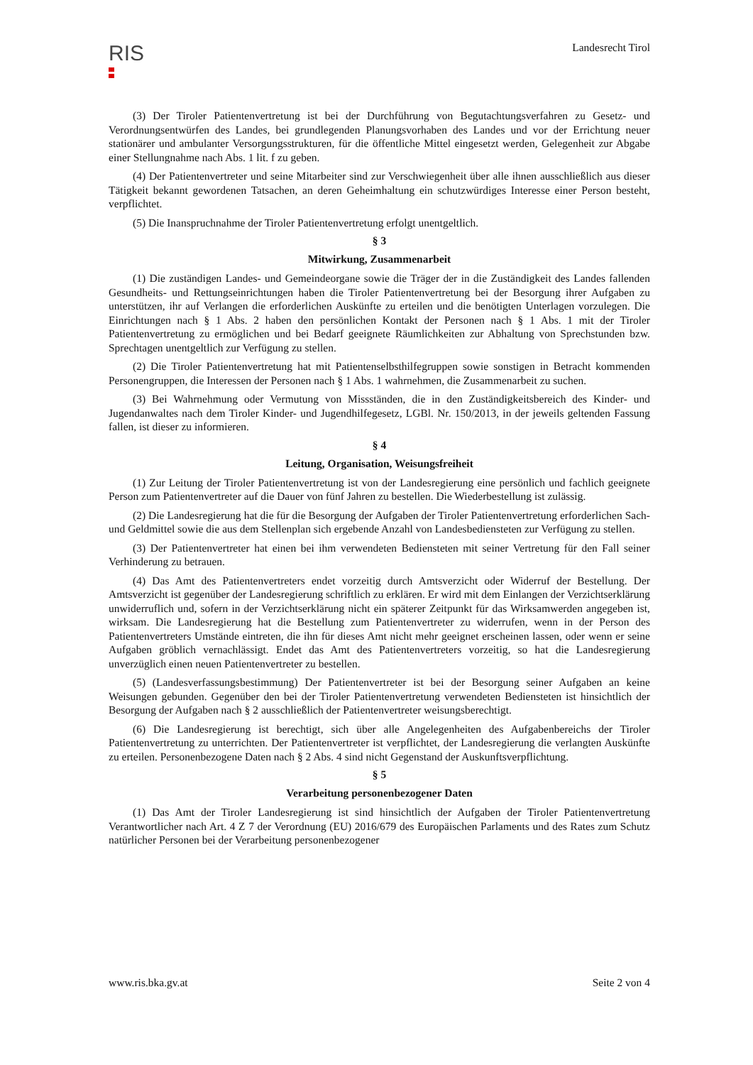RIS
Landesrecht Tirol
(3) Der Tiroler Patientenvertretung ist bei der Durchführung von Begutachtungsverfahren zu Gesetz- und Verordnungsentwürfen des Landes, bei grundlegenden Planungsvorhaben des Landes und vor der Errichtung neuer stationärer und ambulanter Versorgungsstrukturen, für die öffentliche Mittel eingesetzt werden, Gelegenheit zur Abgabe einer Stellungnahme nach Abs. 1 lit. f zu geben.
(4) Der Patientenvertreter und seine Mitarbeiter sind zur Verschwiegenheit über alle ihnen ausschließlich aus dieser Tätigkeit bekannt gewordenen Tatsachen, an deren Geheimhaltung ein schutzwürdiges Interesse einer Person besteht, verpflichtet.
(5) Die Inanspruchnahme der Tiroler Patientenvertretung erfolgt unentgeltlich.
§ 3
Mitwirkung, Zusammenarbeit
(1) Die zuständigen Landes- und Gemeindeorgane sowie die Träger der in die Zuständigkeit des Landes fallenden Gesundheits- und Rettungseinrichtungen haben die Tiroler Patientenvertretung bei der Besorgung ihrer Aufgaben zu unterstützen, ihr auf Verlangen die erforderlichen Auskünfte zu erteilen und die benötigten Unterlagen vorzulegen. Die Einrichtungen nach § 1 Abs. 2 haben den persönlichen Kontakt der Personen nach § 1 Abs. 1 mit der Tiroler Patientenvertretung zu ermöglichen und bei Bedarf geeignete Räumlichkeiten zur Abhaltung von Sprechstunden bzw. Sprechtagen unentgeltlich zur Verfügung zu stellen.
(2) Die Tiroler Patientenvertretung hat mit Patientenselbsthilfegruppen sowie sonstigen in Betracht kommenden Personengruppen, die Interessen der Personen nach § 1 Abs. 1 wahrnehmen, die Zusammenarbeit zu suchen.
(3) Bei Wahrnehmung oder Vermutung von Missständen, die in den Zuständigkeitsbereich des Kinder- und Jugendanwaltes nach dem Tiroler Kinder- und Jugendhilfegesetz, LGBl. Nr. 150/2013, in der jeweils geltenden Fassung fallen, ist dieser zu informieren.
§ 4
Leitung, Organisation, Weisungsfreiheit
(1) Zur Leitung der Tiroler Patientenvertretung ist von der Landesregierung eine persönlich und fachlich geeignete Person zum Patientenvertreter auf die Dauer von fünf Jahren zu bestellen. Die Wiederbestellung ist zulässig.
(2) Die Landesregierung hat die für die Besorgung der Aufgaben der Tiroler Patientenvertretung erforderlichen Sach- und Geldmittel sowie die aus dem Stellenplan sich ergebende Anzahl von Landesbediensteten zur Verfügung zu stellen.
(3) Der Patientenvertreter hat einen bei ihm verwendeten Bediensteten mit seiner Vertretung für den Fall seiner Verhinderung zu betrauen.
(4) Das Amt des Patientenvertreters endet vorzeitig durch Amtsverzicht oder Widerruf der Bestellung. Der Amtsverzicht ist gegenüber der Landesregierung schriftlich zu erklären. Er wird mit dem Einlangen der Verzichtserklärung unwiderruflich und, sofern in der Verzichtserklärung nicht ein späterer Zeitpunkt für das Wirksamwerden angegeben ist, wirksam. Die Landesregierung hat die Bestellung zum Patientenvertreter zu widerrufen, wenn in der Person des Patientenvertreters Umstände eintreten, die ihn für dieses Amt nicht mehr geeignet erscheinen lassen, oder wenn er seine Aufgaben gröblich vernachlässigt. Endet das Amt des Patientenvertreters vorzeitig, so hat die Landesregierung unverzüglich einen neuen Patientenvertreter zu bestellen.
(5) (Landesverfassungsbestimmung) Der Patientenvertreter ist bei der Besorgung seiner Aufgaben an keine Weisungen gebunden. Gegenüber den bei der Tiroler Patientenvertretung verwendeten Bediensteten ist hinsichtlich der Besorgung der Aufgaben nach § 2 ausschließlich der Patientenvertreter weisungsberechtigt.
(6) Die Landesregierung ist berechtigt, sich über alle Angelegenheiten des Aufgabenbereichs der Tiroler Patientenvertretung zu unterrichten. Der Patientenvertreter ist verpflichtet, der Landesregierung die verlangten Auskünfte zu erteilen. Personenbezogene Daten nach § 2 Abs. 4 sind nicht Gegenstand der Auskunftsverpflichtung.
§ 5
Verarbeitung personenbezogener Daten
(1) Das Amt der Tiroler Landesregierung ist sind hinsichtlich der Aufgaben der Tiroler Patientenvertretung Verantwortlicher nach Art. 4 Z 7 der Verordnung (EU) 2016/679 des Europäischen Parlaments und des Rates zum Schutz natürlicher Personen bei der Verarbeitung personenbezogener
www.ris.bka.gv.at Seite 2 von 4